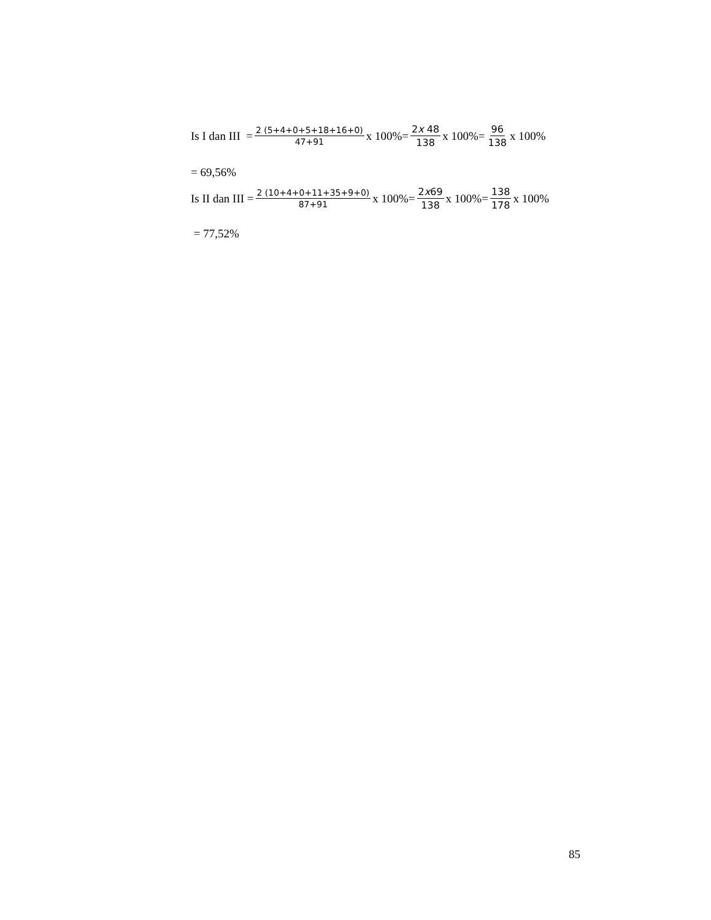Is I dan III = 2 (5+4+0+5+18+16+0) 47+91 x 100%= 2x 48 138 x 100%= 96 138 x 100%
= 69,56%
Is II dan III = 2 (10+4+0+11+35+9+0) 87+91 x 100%= 2x69 138 x 100%= 138 178 x 100%
= 77,52%
85